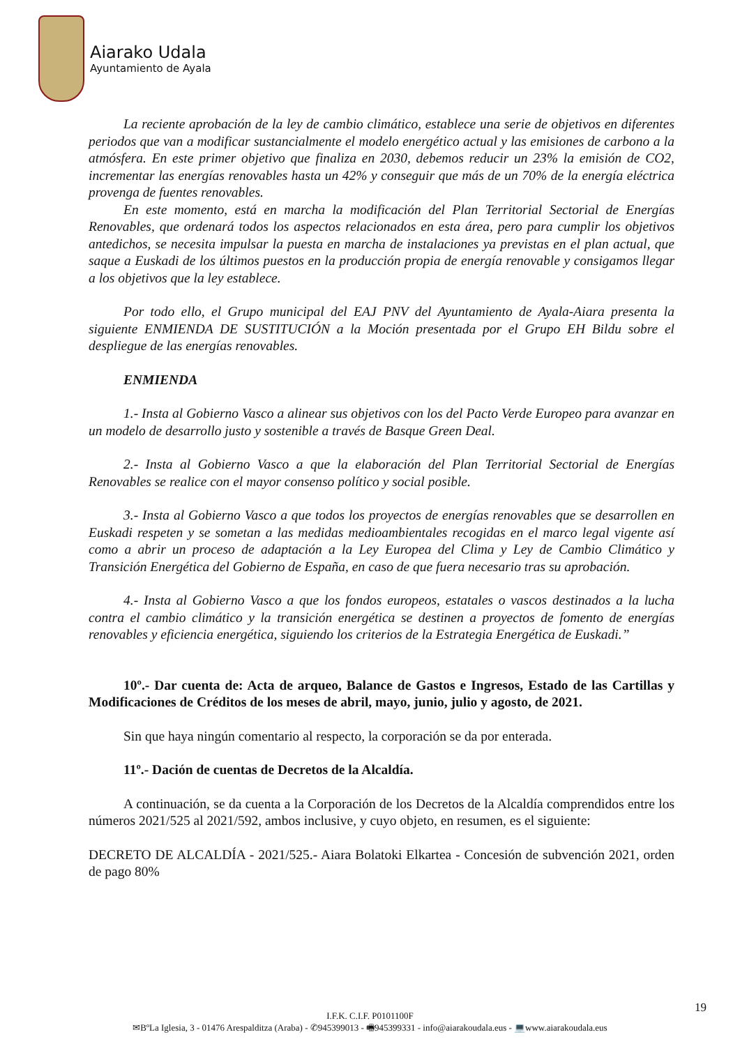Aiarako Udala
Ayuntamiento de Ayala
La reciente aprobación de la ley de cambio climático, establece una serie de objetivos en diferentes periodos que van a modificar sustancialmente el modelo energético actual y las emisiones de carbono a la atmósfera. En este primer objetivo que finaliza en 2030, debemos reducir un 23% la emisión de CO2, incrementar las energías renovables hasta un 42% y conseguir que más de un 70% de la energía eléctrica provenga de fuentes renovables.
En este momento, está en marcha la modificación del Plan Territorial Sectorial de Energías Renovables, que ordenará todos los aspectos relacionados en esta área, pero para cumplir los objetivos antedichos, se necesita impulsar la puesta en marcha de instalaciones ya previstas en el plan actual, que saque a Euskadi de los últimos puestos en la producción propia de energía renovable y consigamos llegar a los objetivos que la ley establece.
Por todo ello, el Grupo municipal del EAJ PNV del Ayuntamiento de Ayala-Aiara presenta la siguiente ENMIENDA DE SUSTITUCIÓN a la Moción presentada por el Grupo EH Bildu sobre el despliegue de las energías renovables.
ENMIENDA
1.- Insta al Gobierno Vasco a alinear sus objetivos con los del Pacto Verde Europeo para avanzar en un modelo de desarrollo justo y sostenible a través de Basque Green Deal.
2.- Insta al Gobierno Vasco a que la elaboración del Plan Territorial Sectorial de Energías Renovables se realice con el mayor consenso político y social posible.
3.- Insta al Gobierno Vasco a que todos los proyectos de energías renovables que se desarrollen en Euskadi respeten y se sometan a las medidas medioambientales recogidas en el marco legal vigente así como a abrir un proceso de adaptación a la Ley Europea del Clima y Ley de Cambio Climático y Transición Energética del Gobierno de España, en caso de que fuera necesario tras su aprobación.
4.- Insta al Gobierno Vasco a que los fondos europeos, estatales o vascos destinados a la lucha contra el cambio climático y la transición energética se destinen a proyectos de fomento de energías renovables y eficiencia energética, siguiendo los criterios de la Estrategia Energética de Euskadi.”
10º.- Dar cuenta de: Acta de arqueo, Balance de Gastos e Ingresos, Estado de las Cartillas y Modificaciones de Créditos de los meses de abril, mayo, junio, julio y agosto, de 2021.
Sin que haya ningún comentario al respecto, la corporación se da por enterada.
11º.- Dación de cuentas de Decretos de la Alcaldía.
A continuación, se da cuenta a la Corporación de los Decretos de la Alcaldía comprendidos entre los números 2021/525 al 2021/592, ambos inclusive, y cuyo objeto, en resumen, es el siguiente:
DECRETO DE ALCALDÍA - 2021/525.- Aiara Bolatoki Elkartea - Concesión de subvención 2021, orden de pago 80%
19
I.F.K. C.I.F. P0101100F
✉BºLa Iglesia, 3 - 01476 Arespalditza (Araba) - ✆945399013 - 🖷945399331 - info@aiarakoudala.eus - 💻www.aiarakoudala.eus